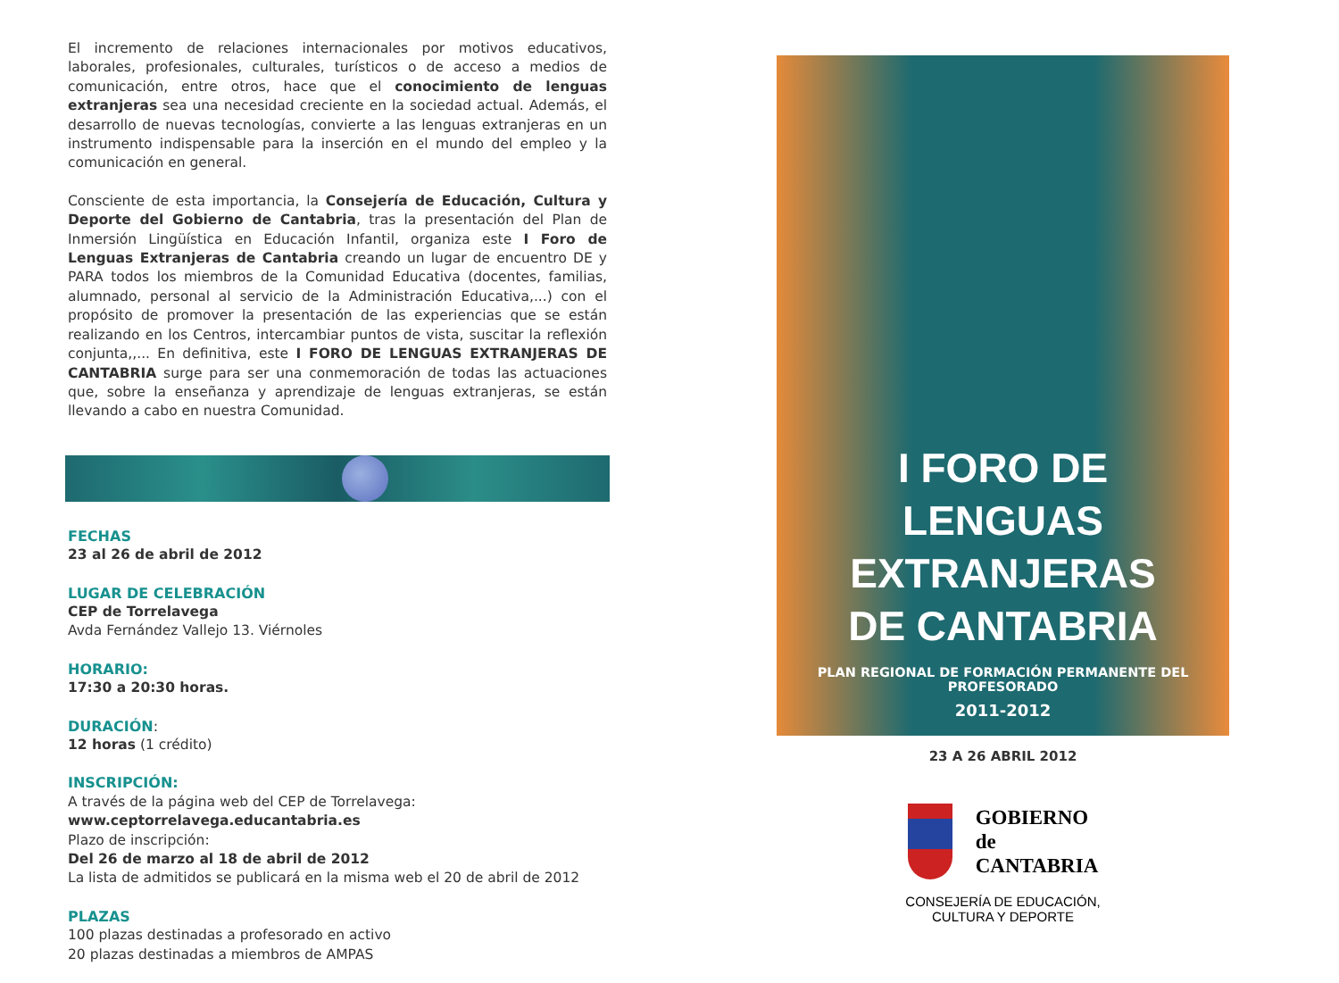El incremento de relaciones internacionales por motivos educativos, laborales, profesionales, culturales, turísticos o de acceso a medios de comunicación, entre otros, hace que el conocimiento de lenguas extranjeras sea una necesidad creciente en la sociedad actual. Además, el desarrollo de nuevas tecnologías, convierte a las lenguas extranjeras en un instrumento indispensable para la inserción en el mundo del empleo y la comunicación en general.
Consciente de esta importancia, la Consejería de Educación, Cultura y Deporte del Gobierno de Cantabria, tras la presentación del Plan de Inmersión Lingüística en Educación Infantil, organiza este I Foro de Lenguas Extranjeras de Cantabria creando un lugar de encuentro DE y PARA todos los miembros de la Comunidad Educativa (docentes, familias, alumnado, personal al servicio de la Administración Educativa,...) con el propósito de promover la presentación de las experiencias que se están realizando en los Centros, intercambiar puntos de vista, suscitar la reflexión conjunta,,... En definitiva, este I FORO DE LENGUAS EXTRANJERAS DE CANTABRIA surge para ser una conmemoración de todas las actuaciones que, sobre la enseñanza y aprendizaje de lenguas extranjeras, se están llevando a cabo en nuestra Comunidad.
FECHAS
23 al 26 de abril de 2012
LUGAR DE CELEBRACIÓN
CEP de Torrelavega
Avda Fernández Vallejo 13. Viérnoles
HORARIO:
17:30 a 20:30 horas.
DURACIÓN:
12 horas (1 crédito)
INSCRIPCIÓN:
A través de la página web del CEP de Torrelavega:
www.ceptorrelavega.educantabria.es
Plazo de inscripción:
Del 26 de marzo al 18 de abril de 2012
La lista de admitidos se publicará en la misma web el 20 de abril de 2012
PLAZAS
100 plazas destinadas a profesorado en activo
20 plazas destinadas a miembros de AMPAS
I FORO DE
LENGUAS
EXTRANJERAS
DE CANTABRIA
PLAN REGIONAL DE FORMACIÓN PERMANENTE DEL PROFESORADO
2011-2012
23 A 26 ABRIL 2012
GOBIERNO
de
CANTABRIA
CONSEJERÍA DE EDUCACIÓN,
CULTURA Y DEPORTE